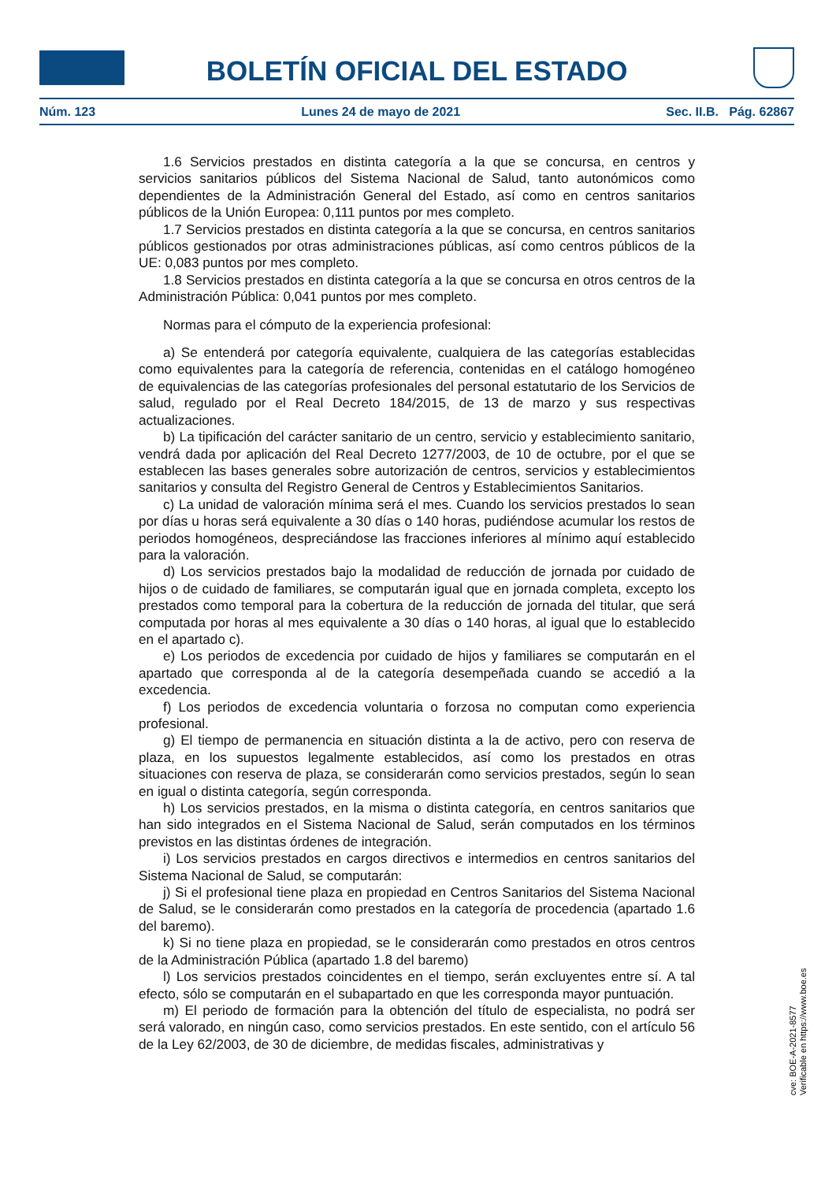BOLETÍN OFICIAL DEL ESTADO
Núm. 123 Lunes 24 de mayo de 2021 Sec. II.B. Pág. 62867
1.6 Servicios prestados en distinta categoría a la que se concursa, en centros y servicios sanitarios públicos del Sistema Nacional de Salud, tanto autonómicos como dependientes de la Administración General del Estado, así como en centros sanitarios públicos de la Unión Europea: 0,111 puntos por mes completo.
1.7 Servicios prestados en distinta categoría a la que se concursa, en centros sanitarios públicos gestionados por otras administraciones públicas, así como centros públicos de la UE: 0,083 puntos por mes completo.
1.8 Servicios prestados en distinta categoría a la que se concursa en otros centros de la Administración Pública: 0,041 puntos por mes completo.
Normas para el cómputo de la experiencia profesional:
a) Se entenderá por categoría equivalente, cualquiera de las categorías establecidas como equivalentes para la categoría de referencia, contenidas en el catálogo homogéneo de equivalencias de las categorías profesionales del personal estatutario de los Servicios de salud, regulado por el Real Decreto 184/2015, de 13 de marzo y sus respectivas actualizaciones.
b) La tipificación del carácter sanitario de un centro, servicio y establecimiento sanitario, vendrá dada por aplicación del Real Decreto 1277/2003, de 10 de octubre, por el que se establecen las bases generales sobre autorización de centros, servicios y establecimientos sanitarios y consulta del Registro General de Centros y Establecimientos Sanitarios.
c) La unidad de valoración mínima será el mes. Cuando los servicios prestados lo sean por días u horas será equivalente a 30 días o 140 horas, pudiéndose acumular los restos de periodos homogéneos, despreciándose las fracciones inferiores al mínimo aquí establecido para la valoración.
d) Los servicios prestados bajo la modalidad de reducción de jornada por cuidado de hijos o de cuidado de familiares, se computarán igual que en jornada completa, excepto los prestados como temporal para la cobertura de la reducción de jornada del titular, que será computada por horas al mes equivalente a 30 días o 140 horas, al igual que lo establecido en el apartado c).
e) Los periodos de excedencia por cuidado de hijos y familiares se computarán en el apartado que corresponda al de la categoría desempeñada cuando se accedió a la excedencia.
f) Los periodos de excedencia voluntaria o forzosa no computan como experiencia profesional.
g) El tiempo de permanencia en situación distinta a la de activo, pero con reserva de plaza, en los supuestos legalmente establecidos, así como los prestados en otras situaciones con reserva de plaza, se considerarán como servicios prestados, según lo sean en igual o distinta categoría, según corresponda.
h) Los servicios prestados, en la misma o distinta categoría, en centros sanitarios que han sido integrados en el Sistema Nacional de Salud, serán computados en los términos previstos en las distintas órdenes de integración.
i) Los servicios prestados en cargos directivos e intermedios en centros sanitarios del Sistema Nacional de Salud, se computarán:
j) Si el profesional tiene plaza en propiedad en Centros Sanitarios del Sistema Nacional de Salud, se le considerarán como prestados en la categoría de procedencia (apartado 1.6 del baremo).
k) Si no tiene plaza en propiedad, se le considerarán como prestados en otros centros de la Administración Pública (apartado 1.8 del baremo)
l) Los servicios prestados coincidentes en el tiempo, serán excluyentes entre sí. A tal efecto, sólo se computarán en el subapartado en que les corresponda mayor puntuación.
m) El periodo de formación para la obtención del título de especialista, no podrá ser será valorado, en ningún caso, como servicios prestados. En este sentido, con el artículo 56 de la Ley 62/2003, de 30 de diciembre, de medidas fiscales, administrativas y
cve: BOE-A-2021-8577
Verificable en https://www.boe.es